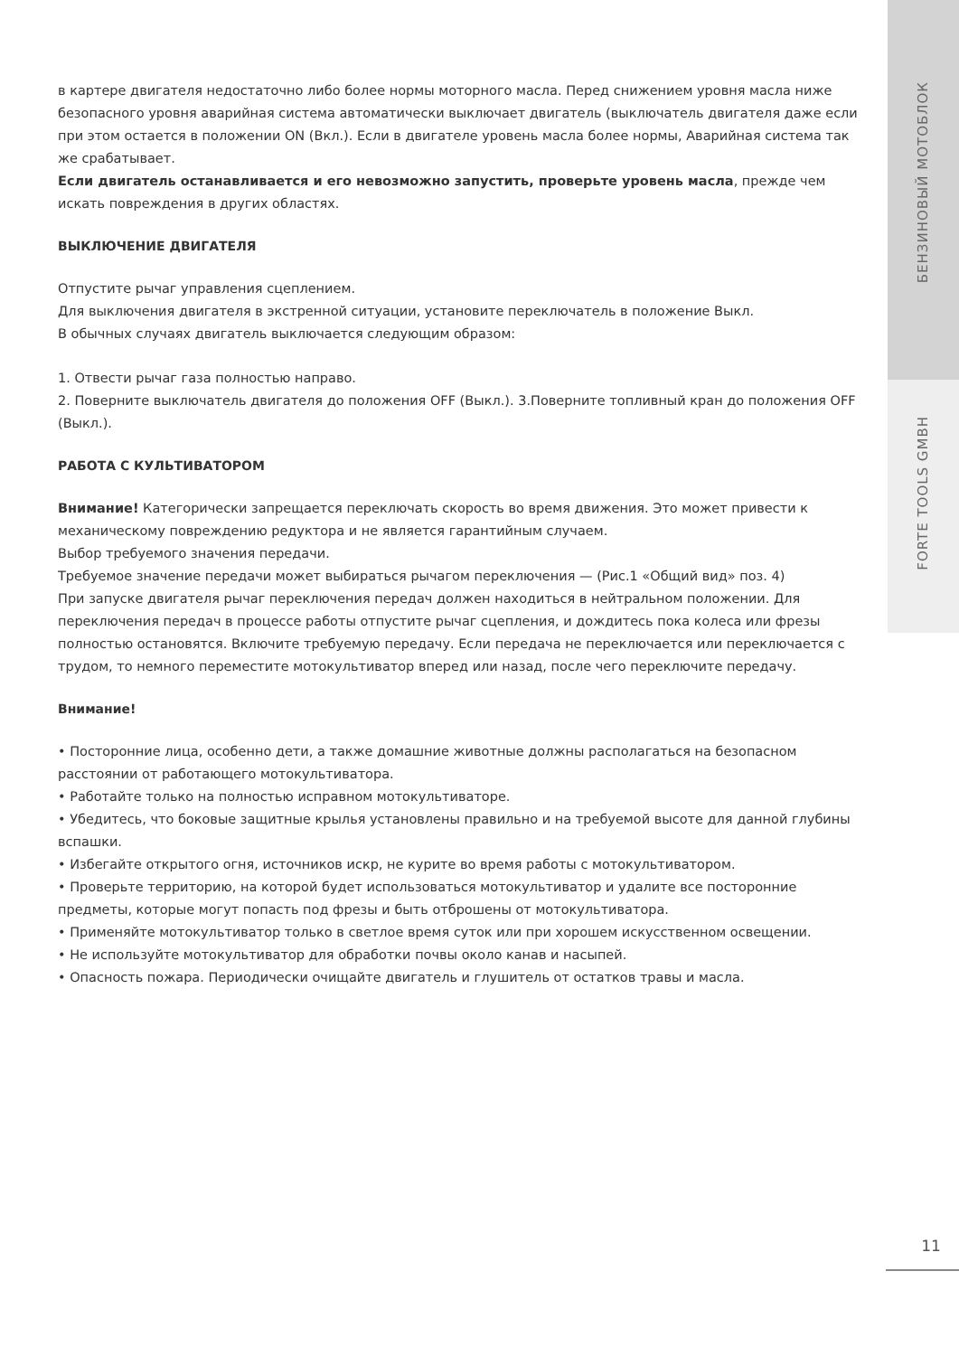в картере двигателя недостаточно либо более нормы моторного масла. Перед снижением уровня масла ниже безопасного уровня аварийная система автоматически выключает двигатель (выключатель двигателя даже если при этом остается в положении ON (Вкл.). Если в двигателе уровень масла более нормы, Аварийная система так же срабатывает.
Если двигатель останавливается и его невозможно запустить, проверьте уровень масла, прежде чем искать повреждения в других областях.
ВЫКЛЮЧЕНИЕ ДВИГАТЕЛЯ
Отпустите рычаг управления сцеплением.
Для выключения двигателя в экстренной ситуации, установите переключатель в положение Выкл.
В обычных случаях двигатель выключается следующим образом:
1. Отвести рычаг газа полностью направо.
2. Поверните выключатель двигателя до положения OFF (Выкл.). 3.Поверните топливный кран до положения OFF (Выкл.).
РАБОТА С КУЛЬТИВАТОРОМ
Внимание! Категорически запрещается переключать скорость во время движения. Это может привести к механическому повреждению редуктора и не является гарантийным случаем.
Выбор требуемого значения передачи.
Требуемое значение передачи может выбираться рычагом переключения — (Рис.1 «Общий вид» поз. 4)
При запуске двигателя рычаг переключения передач должен находиться в нейтральном положении. Для переключения передач в процессе работы отпустите рычаг сцепления, и дождитесь пока колеса или фрезы полностью остановятся. Включите требуемую передачу. Если передача не переключается или переключается с трудом, то немного переместите мотокультиватор вперед или назад, после чего переключите передачу.
Внимание!
• Посторонние лица, особенно дети, а также домашние животные должны располагаться на безопасном расстоянии от работающего мотокультиватора.
• Работайте только на полностью исправном мотокультиваторе.
• Убедитесь, что боковые защитные крылья установлены правильно и на требуемой высоте для данной глубины вспашки.
• Избегайте открытого огня, источников искр, не курите во время работы с мотокультиватором.
• Проверьте территорию, на которой будет использоваться мотокультиватор и удалите все посторонние предметы, которые могут попасть под фрезы и быть отброшены от мотокультиватора.
• Применяйте мотокультиватор только в светлое время суток или при хорошем искусственном освещении.
• Не используйте мотокультиватор для обработки почвы около канав и насыпей.
• Опасность пожара. Периодически очищайте двигатель и глушитель от остатков травы и масла.
БЕНЗИНОВЫЙ МОТОБЛОК
FORTE TOOLS GMBH
11